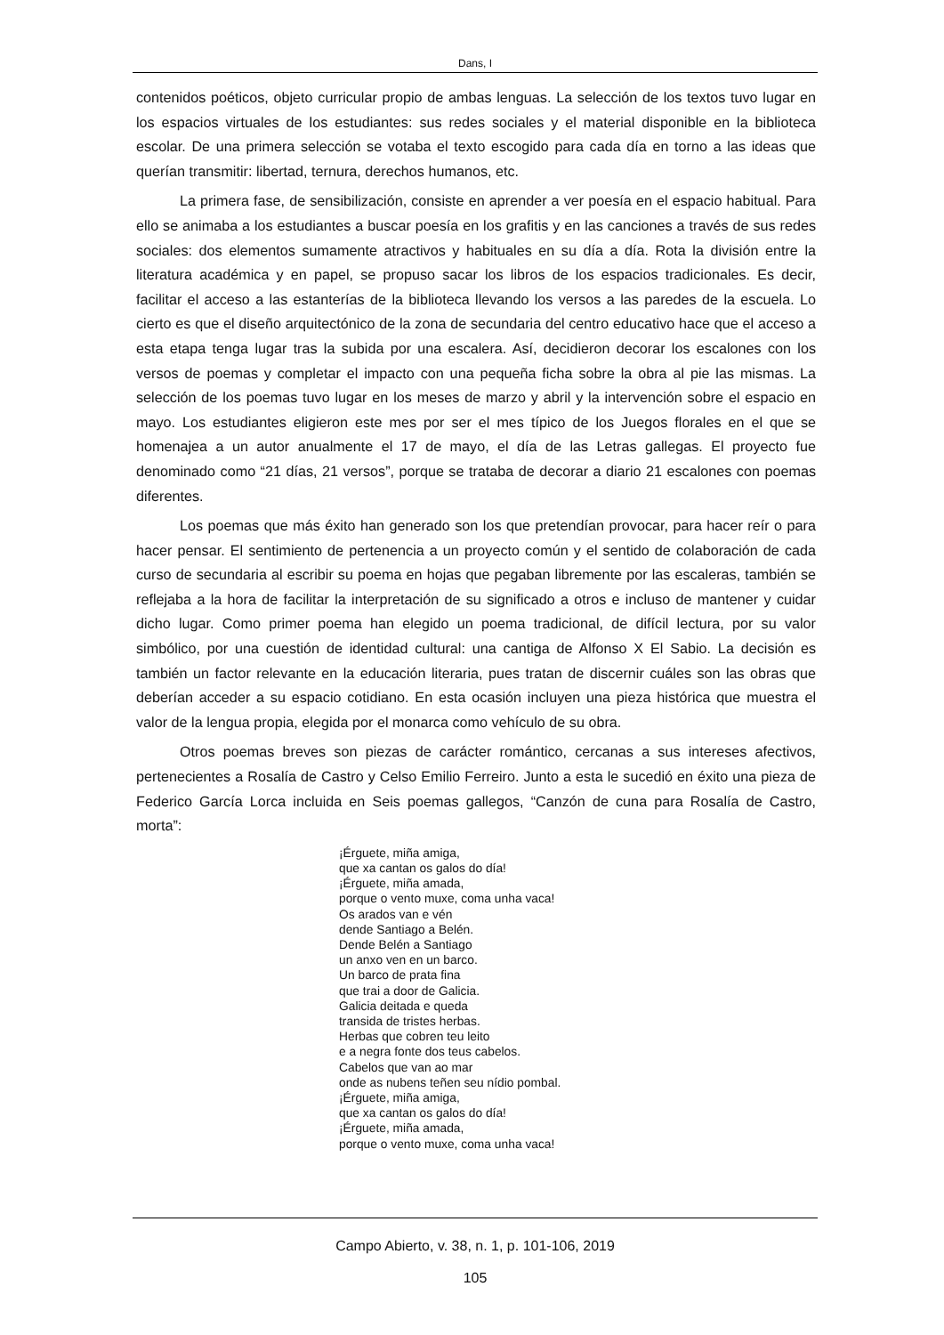Dans, I
contenidos poéticos, objeto curricular propio de ambas lenguas. La selección de los textos tuvo lugar en los espacios virtuales de los estudiantes: sus redes sociales y el material disponible en la biblioteca escolar. De una primera selección se votaba el texto escogido para cada día en torno a las ideas que querían transmitir: libertad, ternura, derechos humanos, etc.
La primera fase, de sensibilización, consiste en aprender a ver poesía en el espacio habitual. Para ello se animaba a los estudiantes a buscar poesía en los grafitis y en las canciones a través de sus redes sociales: dos elementos sumamente atractivos y habituales en su día a día. Rota la división entre la literatura académica y en papel, se propuso sacar los libros de los espacios tradicionales. Es decir, facilitar el acceso a las estanterías de la biblioteca llevando los versos a las paredes de la escuela. Lo cierto es que el diseño arquitectónico de la zona de secundaria del centro educativo hace que el acceso a esta etapa tenga lugar tras la subida por una escalera. Así, decidieron decorar los escalones con los versos de poemas y completar el impacto con una pequeña ficha sobre la obra al pie las mismas. La selección de los poemas tuvo lugar en los meses de marzo y abril y la intervención sobre el espacio en mayo. Los estudiantes eligieron este mes por ser el mes típico de los Juegos florales en el que se homenajea a un autor anualmente el 17 de mayo, el día de las Letras gallegas. El proyecto fue denominado como “21 días, 21 versos”, porque se trataba de decorar a diario 21 escalones con poemas diferentes.
Los poemas que más éxito han generado son los que pretendían provocar, para hacer reír o para hacer pensar. El sentimiento de pertenencia a un proyecto común y el sentido de colaboración de cada curso de secundaria al escribir su poema en hojas que pegaban libremente por las escaleras, también se reflejaba a la hora de facilitar la interpretación de su significado a otros e incluso de mantener y cuidar dicho lugar. Como primer poema han elegido un poema tradicional, de difícil lectura, por su valor simbólico, por una cuestión de identidad cultural: una cantiga de Alfonso X El Sabio. La decisión es también un factor relevante en la educación literaria, pues tratan de discernir cuáles son las obras que deberían acceder a su espacio cotidiano. En esta ocasión incluyen una pieza histórica que muestra el valor de la lengua propia, elegida por el monarca como vehículo de su obra.
Otros poemas breves son piezas de carácter romántico, cercanas a sus intereses afectivos, pertenecientes a Rosalía de Castro y Celso Emilio Ferreiro. Junto a esta le sucedió en éxito una pieza de Federico García Lorca incluida en Seis poemas gallegos, “Canzón de cuna para Rosalía de Castro, morta”:
¡Érguete, miña amiga,
que xa cantan os galos do día!
¡Érguete, miña amada,
porque o vento muxe, coma unha vaca!
Os arados van e vén
dende Santiago a Belén.
Dende Belén a Santiago
un anxo ven en un barco.
Un barco de prata fina
que trai a door de Galicia.
Galicia deitada e queda
transida de tristes herbas.
Herbas que cobren teu leito
e a negra fonte dos teus cabelos.
Cabelos que van ao mar
onde as nubens teñen seu nídio pombal.
¡Érguete, miña amiga,
que xa cantan os galos do día!
¡Érguete, miña amada,
porque o vento muxe, coma unha vaca!
Campo Abierto, v. 38, n. 1, p. 101-106, 2019
105